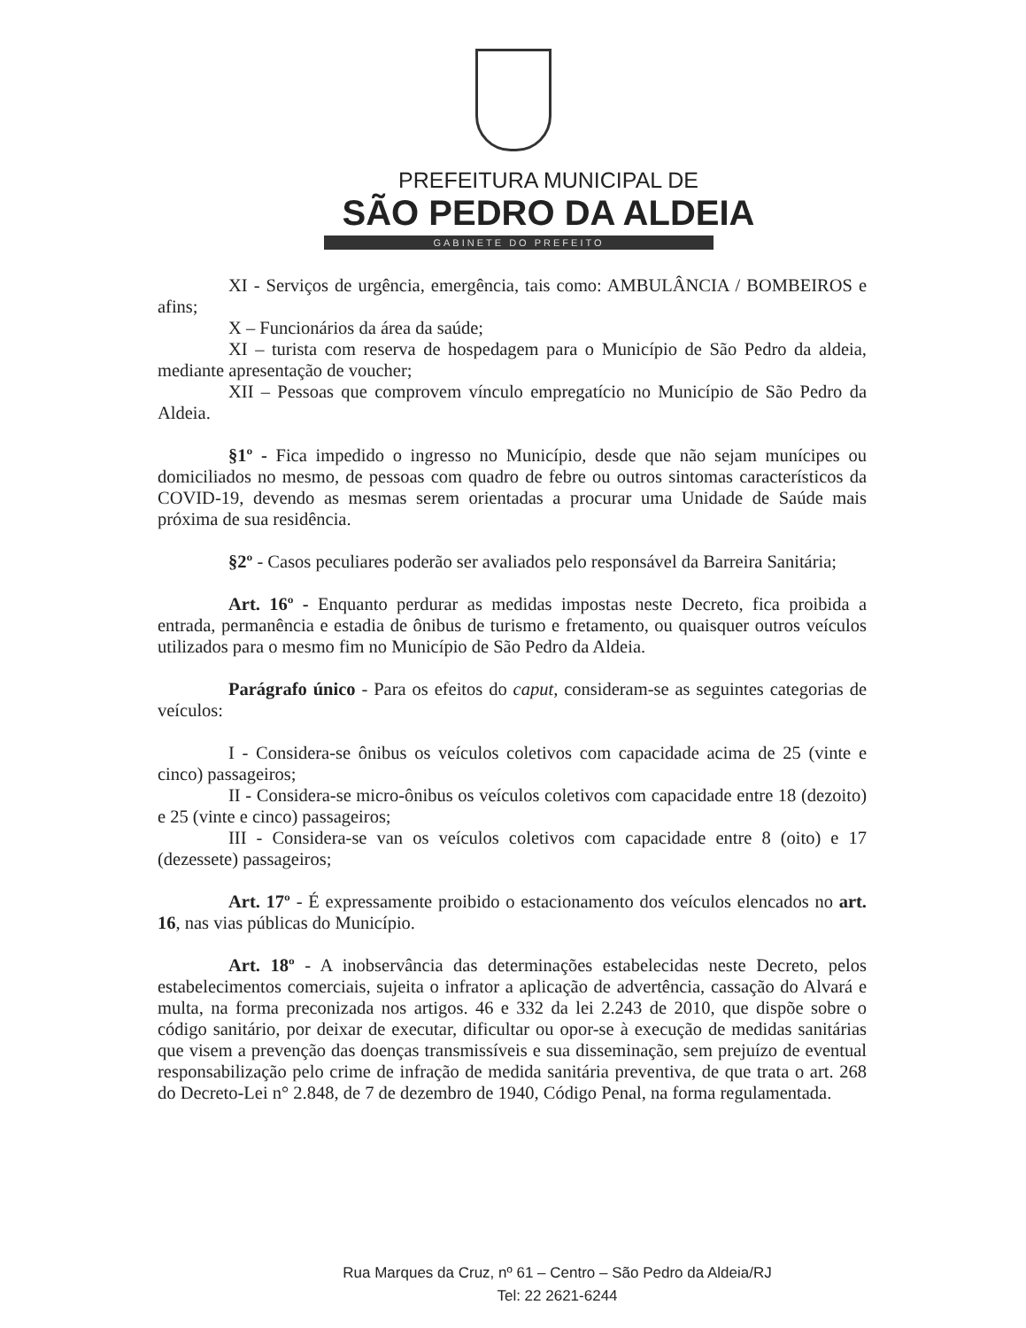PREFEITURA MUNICIPAL DE
SÃO PEDRO DA ALDEIA
GABINETE DO PREFEITO
XI - Serviços de urgência, emergência, tais como: AMBULÂNCIA / BOMBEIROS e afins;
X – Funcionários da área da saúde;
XI – turista com reserva de hospedagem para o Município de São Pedro da aldeia, mediante apresentação de voucher;
XII – Pessoas que comprovem vínculo empregatício no Município de São Pedro da Aldeia.
§1º - Fica impedido o ingresso no Município, desde que não sejam munícipes ou domiciliados no mesmo, de pessoas com quadro de febre ou outros sintomas característicos da COVID-19, devendo as mesmas serem orientadas a procurar uma Unidade de Saúde mais próxima de sua residência.
§2º - Casos peculiares poderão ser avaliados pelo responsável da Barreira Sanitária;
Art. 16º - Enquanto perdurar as medidas impostas neste Decreto, fica proibida a entrada, permanência e estadia de ônibus de turismo e fretamento, ou quaisquer outros veículos utilizados para o mesmo fim no Município de São Pedro da Aldeia.
Parágrafo único - Para os efeitos do caput, consideram-se as seguintes categorias de veículos:
I - Considera-se ônibus os veículos coletivos com capacidade acima de 25 (vinte e cinco) passageiros;
II - Considera-se micro-ônibus os veículos coletivos com capacidade entre 18 (dezoito) e 25 (vinte e cinco) passageiros;
III - Considera-se van os veículos coletivos com capacidade entre 8 (oito) e 17 (dezessete) passageiros;
Art. 17º - É expressamente proibido o estacionamento dos veículos elencados no art. 16, nas vias públicas do Município.
Art. 18º - A inobservância das determinações estabelecidas neste Decreto, pelos estabelecimentos comerciais, sujeita o infrator a aplicação de advertência, cassação do Alvará e multa, na forma preconizada nos artigos. 46 e 332 da lei 2.243 de 2010, que dispõe sobre o código sanitário, por deixar de executar, dificultar ou opor-se à execução de medidas sanitárias que visem a prevenção das doenças transmissíveis e sua disseminação, sem prejuízo de eventual responsabilização pelo crime de infração de medida sanitária preventiva, de que trata o art. 268 do Decreto-Lei n° 2.848, de 7 de dezembro de 1940, Código Penal, na forma regulamentada.
Rua Marques da Cruz, nº 61 – Centro – São Pedro da Aldeia/RJ
Tel: 22 2621-6244